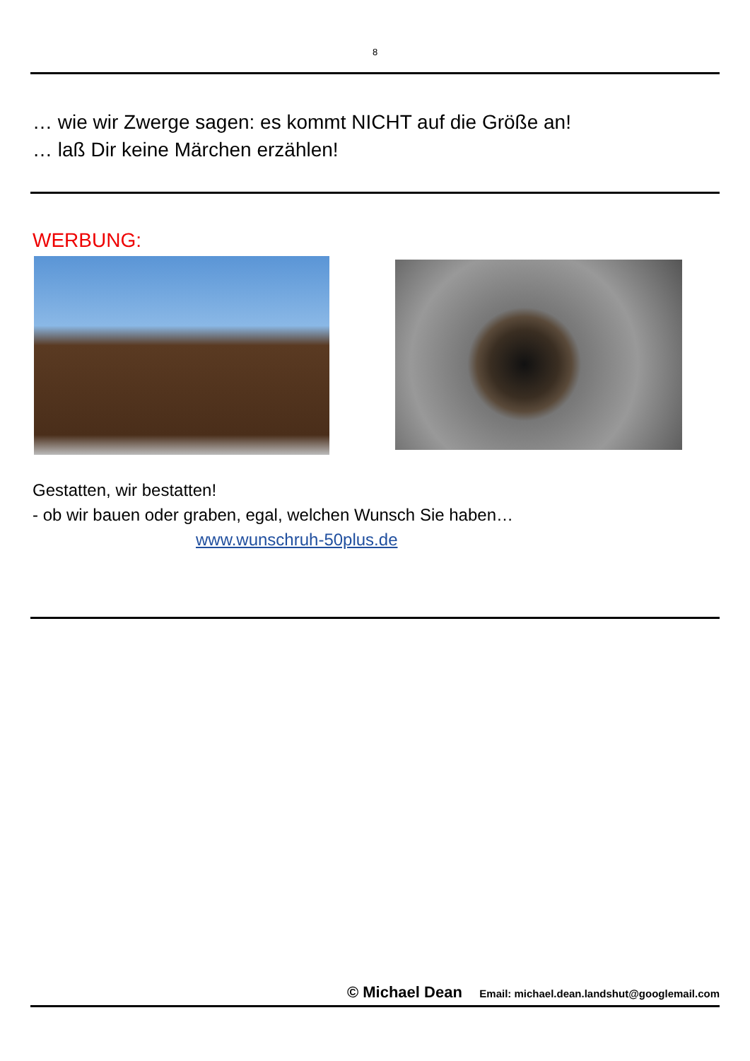8
… wie wir Zwerge sagen: es kommt NICHT auf die Größe an!
… laß Dir keine Märchen erzählen!
WERBUNG:
Gestatten, wir bestatten!
- ob wir bauen oder graben, egal, welchen Wunsch Sie haben…
www.wunschruh-50plus.de
© Michael Dean Email: michael.dean.landshut@googlemail.com